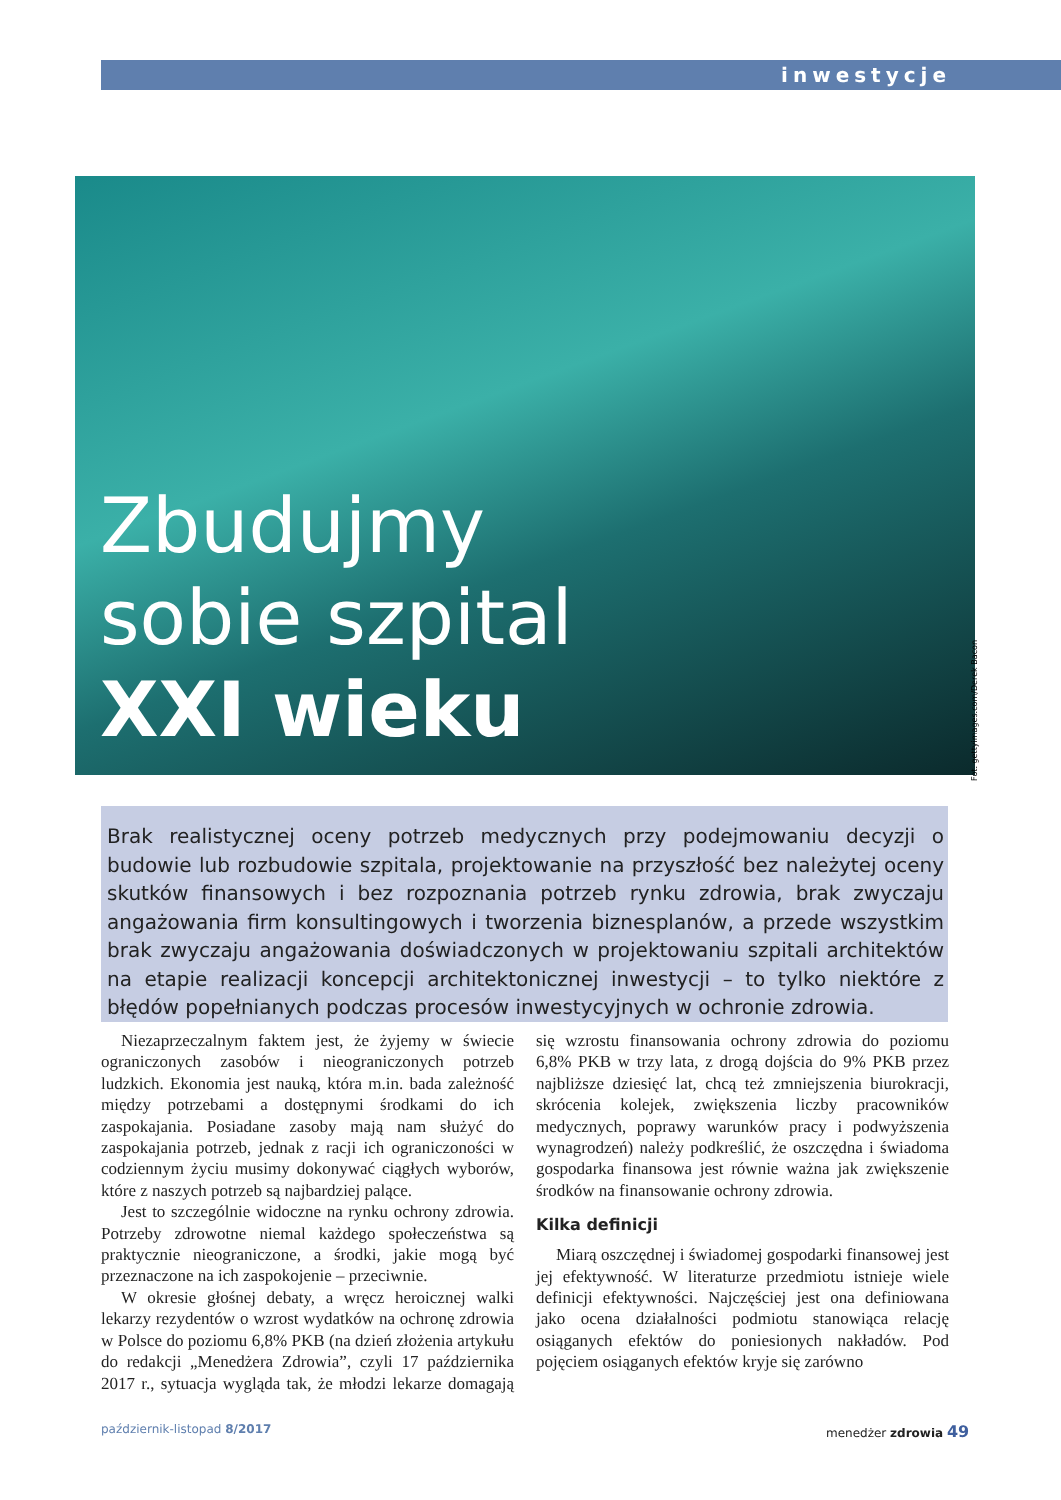inwestycje
Zbudujmy
sobie szpital
XXI wieku
Fot. gettyimages.com/Derek Bacon
Brak realistycznej oceny potrzeb medycznych przy podejmowaniu decyzji o budowie lub rozbudowie szpitala, projektowanie na przyszłość bez należytej oceny skutków finansowych i bez rozpoznania potrzeb rynku zdrowia, brak zwyczaju angażowania firm konsultingowych i tworzenia biznesplanów, a przede wszystkim brak zwyczaju angażowania doświadczonych w projektowaniu szpitali architektów na etapie realizacji koncepcji architektonicznej inwestycji – to tylko niektóre z błędów popełnianych podczas procesów inwestycyjnych w ochronie zdrowia.
Niezaprzeczalnym faktem jest, że żyjemy w świecie ograniczonych zasobów i nieograniczonych potrzeb ludzkich. Ekonomia jest nauką, która m.in. bada zależność między potrzebami a dostępnymi środkami do ich zaspokajania. Posiadane zasoby mają nam służyć do zaspokajania potrzeb, jednak z racji ich ograniczoności w codziennym życiu musimy dokonywać ciągłych wyborów, które z naszych potrzeb są najbardziej palące.
Jest to szczególnie widoczne na rynku ochrony zdrowia. Potrzeby zdrowotne niemal każdego społeczeństwa są praktycznie nieograniczone, a środki, jakie mogą być przeznaczone na ich zaspokojenie – przeciwnie.
W okresie głośnej debaty, a wręcz heroicznej walki lekarzy rezydentów o wzrost wydatków na ochronę zdrowia w Polsce do poziomu 6,8% PKB (na dzień złożenia artykułu do redakcji „Menedżera Zdrowia”, czyli 17 października 2017 r., sytuacja wygląda tak, że młodzi lekarze domagają się wzrostu finansowania ochrony zdrowia do poziomu 6,8% PKB w trzy lata, z drogą dojścia do 9% PKB przez najbliższe dziesięć lat, chcą też zmniejszenia biurokracji, skrócenia kolejek, zwiększenia liczby pracowników medycznych, poprawy warunków pracy i podwyższenia wynagrodzeń) należy podkreślić, że oszczędna i świadoma gospodarka finansowa jest równie ważna jak zwiększenie środków na finansowanie ochrony zdrowia.
Kilka definicji
Miarą oszczędnej i świadomej gospodarki finansowej jest jej efektywność. W literaturze przedmiotu istnieje wiele definicji efektywności. Najczęściej jest ona definiowana jako ocena działalności podmiotu stanowiąca relację osiąganych efektów do poniesionych nakładów. Pod pojęciem osiąganych efektów kryje się zarówno
październik-listopad 8/2017 menedżer zdrowia 49